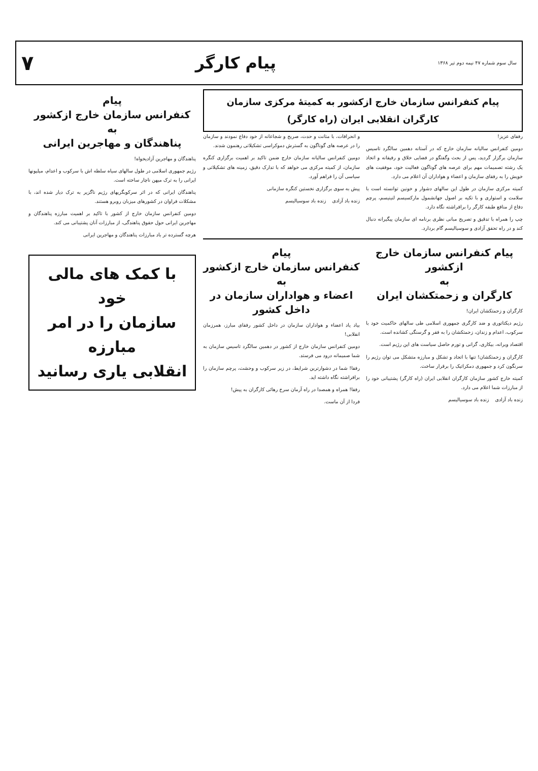سال سوم شماره ۴۷ نیمه دوم تیر ۱۳۶۸ پیام کارگر ۷
پیام کنفرانس سازمان خارج ازکشور به کمیتهٔ مرکزی سازمان کارگران انقلابی ایران (راه کارگر)
رفقای عزیز!
دومین کنفرانس سالیانه سازمان خارج که در آستانه دهمین سالگرد تاسیس سازمان برگزار گردید، پس از بحث وگفتگو در فضایی خلاق و رفیقانه و اتخاذ یک رشته تصمیمات مهم برای عرصه های گوناگون فعالیت خود، موفقیت های خویش را به رفقای سازمان و اعضاء و هواداران آن اعلام می دارد.
کمیته مرکزی سازمان در طول این سالهای دشوار و خونین توانسته است با سلامت و استواری و با تکیه بر اصول جهانشمول مارکسیسم لنینیسم، پرچم دفاع از منافع طبقه کارگر را برافراشته نگاه دارد.
چپ را همراه با تدقیق و تصریح مبانی نظری برنامه ای سازمان پیگیرانه دنبال کند و در راه تحقق آزادی و سوسیالیسم گام بردارد.
و انحرافات، با متانت و حدت، صریح و شجاعانه از خود دفاع نمودند و سازمان را در عرصه های گوناگون به گسترش دموکراسی تشکیلاتی رهنمون شدند.
دومین کنفرانس سالیانه سازمان خارج ضمن تاکید بر اهمیت برگزاری کنگره سازمان، از کمیته مرکزی می خواهد که با تدارک دقیق، زمینه های تشکیلاتی و سیاسی آن را فراهم آورد.
پیش به سوی برگزاری نخستین کنگره سازمانی
زنده باد آزادی زنده باد سوسیالیسم
پیام کنفرانس سازمان خارج ازکشور
به
کارگران و زحمتکشان ایران
کارگران و زحمتکشان ایران!
رژیم دیکتاتوری و ضد کارگری جمهوری اسلامی طی سالهای حاکمیت خود با سرکوب، اعدام و زندان، زحمتکشان را به فقر و گرسنگی کشانده است.
اقتصاد ویرانه، بیکاری، گرانی و تورم حاصل سیاست های این رژیم است.
کارگران و زحمتکشان! تنها با اتحاد و تشکل و مبارزه متشکل می توان رژیم را سرنگون کرد و جمهوری دمکراتیک را برقرار ساخت.
کمیته خارج کشور سازمان کارگران انقلابی ایران (راه کارگر) پشتیبانی خود را از مبارزات شما اعلام می دارد.
زنده باد آزادی زنده باد سوسیالیسم
پیام
کنفرانس سازمان خارج ازکشور
به
اعضاء و هواداران سازمان در داخل کشور
بیاد یاد اعضاء و هواداران سازمان در داخل کشور رفقای مبارز، همرزمان انقلابی!
دومین کنفرانس سازمان خارج از کشور در دهمین سالگرد تاسیس سازمان به شما صمیمانه درود می فرستد.
رفقا! شما در دشوارترین شرایط، در زیر سرکوب و وحشت، پرچم سازمان را برافراشته نگاه داشته اید.
رفقا! همراه و همصدا در راه آرمان سرخ رهائی کارگران به پیش!
فردا از آن ماست.
پیام
کنفرانس سازمان خارج ازکشور
به
پناهندگان و مهاجرین ایرانی
پناهندگان و مهاجرین آزادیخواه!
رژیم جمهوری اسلامی در طول سالهای سیاه سلطه اش با سرکوب و اعدام، میلیونها ایرانی را به ترک میهن ناچار ساخته است.
پناهندگان ایرانی که در اثر سرکوبگریهای رژیم ناگزیر به ترک دیار شده اند، با مشکلات فراوان در کشورهای میزبان روبرو هستند.
دومین کنفرانس سازمان خارج از کشور با تاکید بر اهمیت مبارزه پناهندگان و مهاجرین ایرانی حول حقوق پناهندگی، از مبارزات آنان پشتیبانی می کند.
هرچه گسترده تر باد مبارزات پناهندگان و مهاجرین ایرانی
با کمک های مالی خود
سازمان را در امر مبارزه
انقلابی یاری رسانید